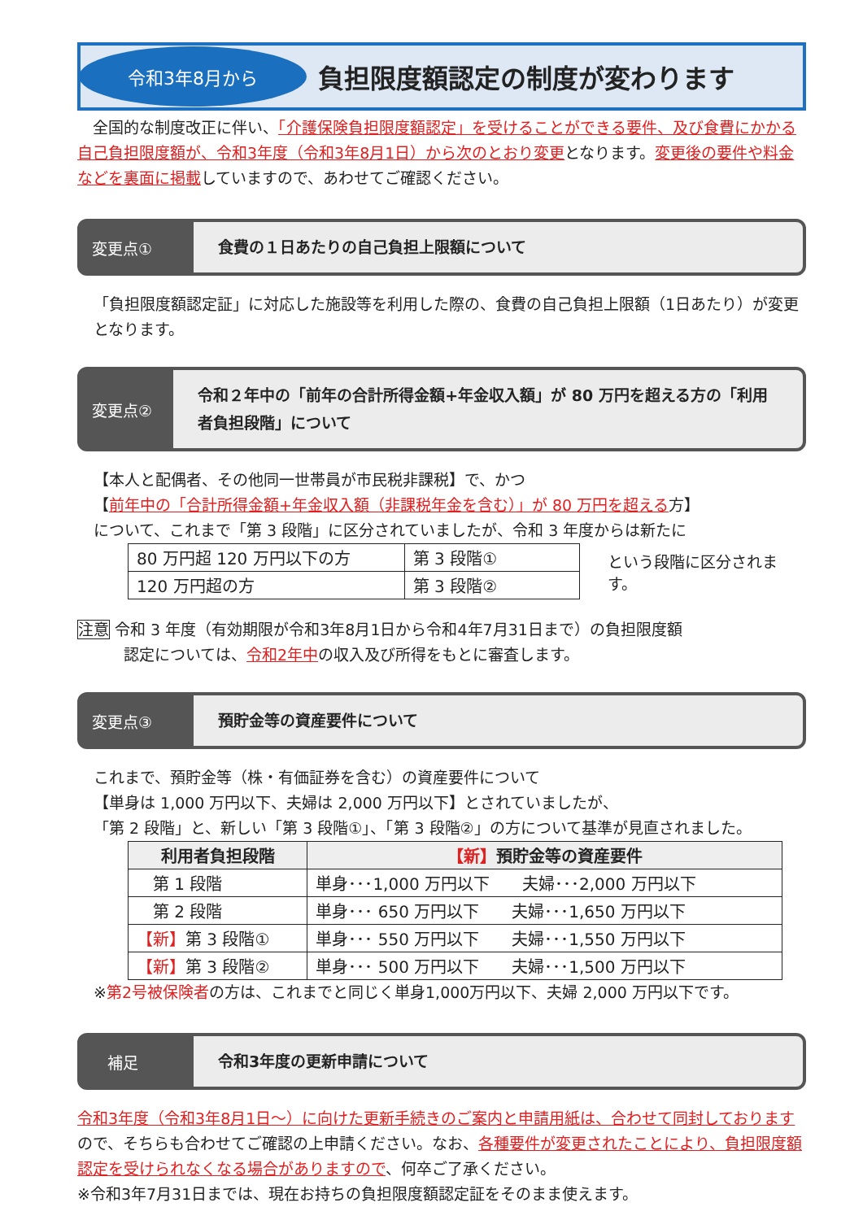令和3年8月から
負担限度額認定の制度が変わります
　全国的な制度改正に伴い、「介護保険負担限度額認定」を受けることができる要件、及び食費にかかる自己負担限度額が、令和3年度（令和3年8月1日）から次のとおり変更となります。変更後の要件や料金などを裏面に掲載していますので、あわせてご確認ください。
変更点①
食費の１日あたりの自己負担上限額について
「負担限度額認定証」に対応した施設等を利用した際の、食費の自己負担上限額（1日あたり）が変更となります。
変更点②
令和２年中の「前年の合計所得金額+年金収入額」が 80 万円を超える方の「利用者負担段階」について
【本人と配偶者、その他同一世帯員が市民税非課税】で、かつ
【前年中の「合計所得金額+年金収入額（非課税年金を含む）」が 80 万円を超える方】
について、これまで「第 3 段階」に区分されていましたが、令和 3 年度からは新たに
| 80 万円超 120 万円以下の方 | 第 3 段階① |
| 120 万円超の方 | 第 3 段階② |
という段階に区分されます。
注意 令和 3 年度（有効期限が令和3年8月1日から令和4年7月31日まで）の負担限度額
　　　認定については、令和2年中の収入及び所得をもとに審査します。
変更点③
預貯金等の資産要件について
これまで、預貯金等（株・有価証券を含む）の資産要件について
【単身は 1,000 万円以下、夫婦は 2,000 万円以下】とされていましたが、
「第 2 段階」と、新しい「第 3 段階①」、「第 3 段階②」の方について基準が見直されました。
| 利用者負担段階 | 【新】 預貯金等の資産要件 |
| --- | --- |
| 第 1 段階 | 単身･･･1,000 万円以下 夫婦･･･2,000 万円以下 |
| 第 2 段階 | 単身･･･ 650 万円以下 夫婦･･･1,650 万円以下 |
| 【新】 第 3 段階① | 単身･･･ 550 万円以下 夫婦･･･1,550 万円以下 |
| 【新】 第 3 段階② | 単身･･･ 500 万円以下 夫婦･･･1,500 万円以下 |
※第2号被保険者の方は、これまでと同じく単身1,000万円以下、夫婦 2,000 万円以下です。
　補足
令和3年度の更新申請について
令和3年度（令和3年8月1日～）に向けた更新手続きのご案内と申請用紙は、合わせて同封しておりますので、そちらも合わせてご確認の上申請ください。なお、各種要件が変更されたことにより、負担限度額認定を受けられなくなる場合がありますので、何卒ご了承ください。
※令和3年7月31日までは、現在お持ちの負担限度額認定証をそのまま使えます。